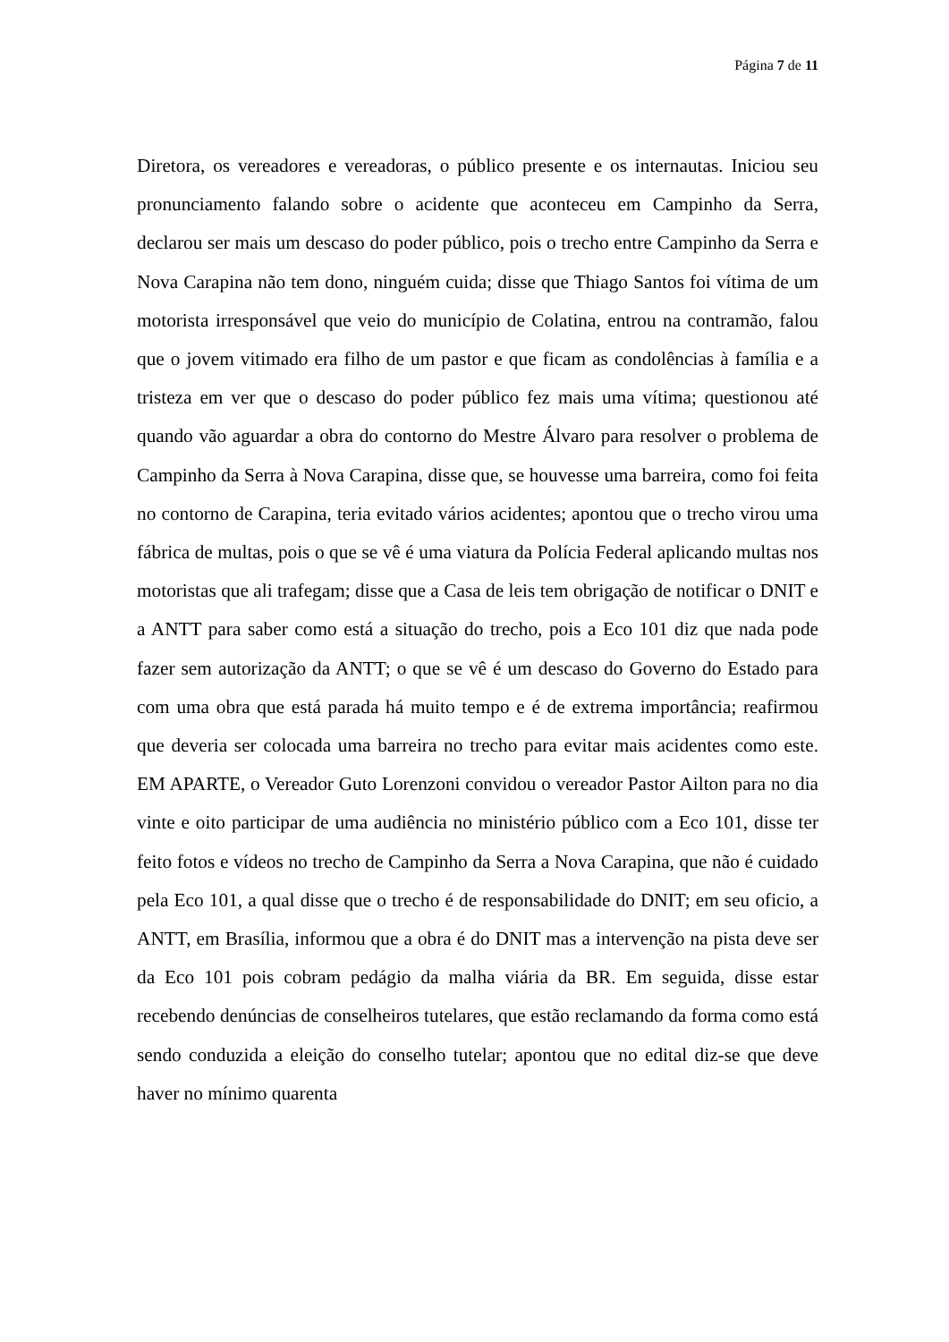Página 7 de 11
Diretora, os vereadores e vereadoras, o público presente e os internautas. Iniciou seu pronunciamento falando sobre o acidente que aconteceu em Campinho da Serra, declarou ser mais um descaso do poder público, pois o trecho entre Campinho da Serra e Nova Carapina não tem dono, ninguém cuida; disse que Thiago Santos foi vítima de um motorista irresponsável que veio do município de Colatina, entrou na contramão, falou que o jovem vitimado era filho de um pastor e que ficam as condolências à família e a tristeza em ver que o descaso do poder público fez mais uma vítima; questionou até quando vão aguardar a obra do contorno do Mestre Álvaro para resolver o problema de Campinho da Serra à Nova Carapina, disse que, se houvesse uma barreira, como foi feita no contorno de Carapina, teria evitado vários acidentes; apontou que o trecho virou uma fábrica de multas, pois o que se vê é uma viatura da Polícia Federal aplicando multas nos motoristas que ali trafegam; disse que a Casa de leis tem obrigação de notificar o DNIT e a ANTT para saber como está a situação do trecho, pois a Eco 101 diz que nada pode fazer sem autorização da ANTT; o que se vê é um descaso do Governo do Estado para com uma obra que está parada há muito tempo e é de extrema importância; reafirmou que deveria ser colocada uma barreira no trecho para evitar mais acidentes como este. EM APARTE, o Vereador Guto Lorenzoni convidou o vereador Pastor Ailton para no dia vinte e oito participar de uma audiência no ministério público com a Eco 101, disse ter feito fotos e vídeos no trecho de Campinho da Serra a Nova Carapina, que não é cuidado pela Eco 101, a qual disse que o trecho é de responsabilidade do DNIT; em seu oficio, a ANTT, em Brasília, informou que a obra é do DNIT mas a intervenção na pista deve ser da Eco 101 pois cobram pedágio da malha viária da BR. Em seguida, disse estar recebendo denúncias de conselheiros tutelares, que estão reclamando da forma como está sendo conduzida a eleição do conselho tutelar; apontou que no edital diz-se que deve haver no mínimo quarenta